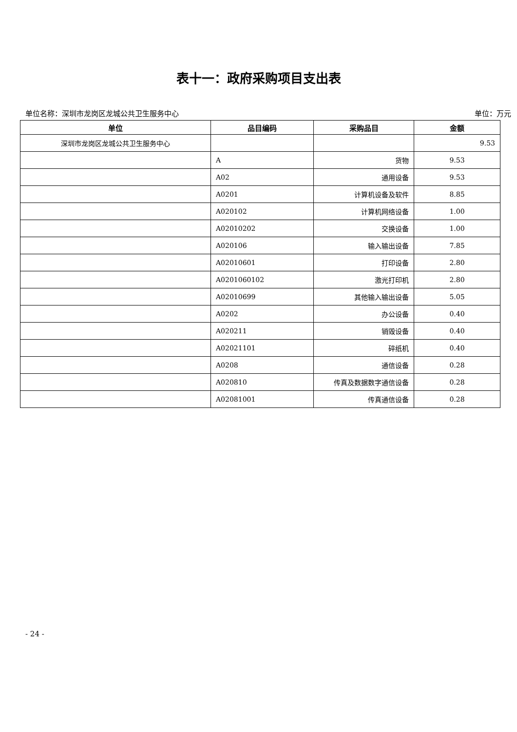表十一：政府采购项目支出表
单位名称：深圳市龙岗区龙城公共卫生服务中心 单位：万元
| 单位 | 品目编码 | 采购品目 | 金额 |
| --- | --- | --- | --- |
| 深圳市龙岗区龙城公共卫生服务中心 | | | 9.53 |
| | A | 货物 | 9.53 |
| | A02 | 通用设备 | 9.53 |
| | A0201 | 计算机设备及软件 | 8.85 |
| | A020102 | 计算机网络设备 | 1.00 |
| | A02010202 | 交换设备 | 1.00 |
| | A020106 | 输入输出设备 | 7.85 |
| | A02010601 | 打印设备 | 2.80 |
| | A0201060102 | 激光打印机 | 2.80 |
| | A02010699 | 其他输入输出设备 | 5.05 |
| | A0202 | 办公设备 | 0.40 |
| | A020211 | 销毁设备 | 0.40 |
| | A02021101 | 碎纸机 | 0.40 |
| | A0208 | 通信设备 | 0.28 |
| | A020810 | 传真及数据数字通信设备 | 0.28 |
| | A02081001 | 传真通信设备 | 0.28 |
- 24 -